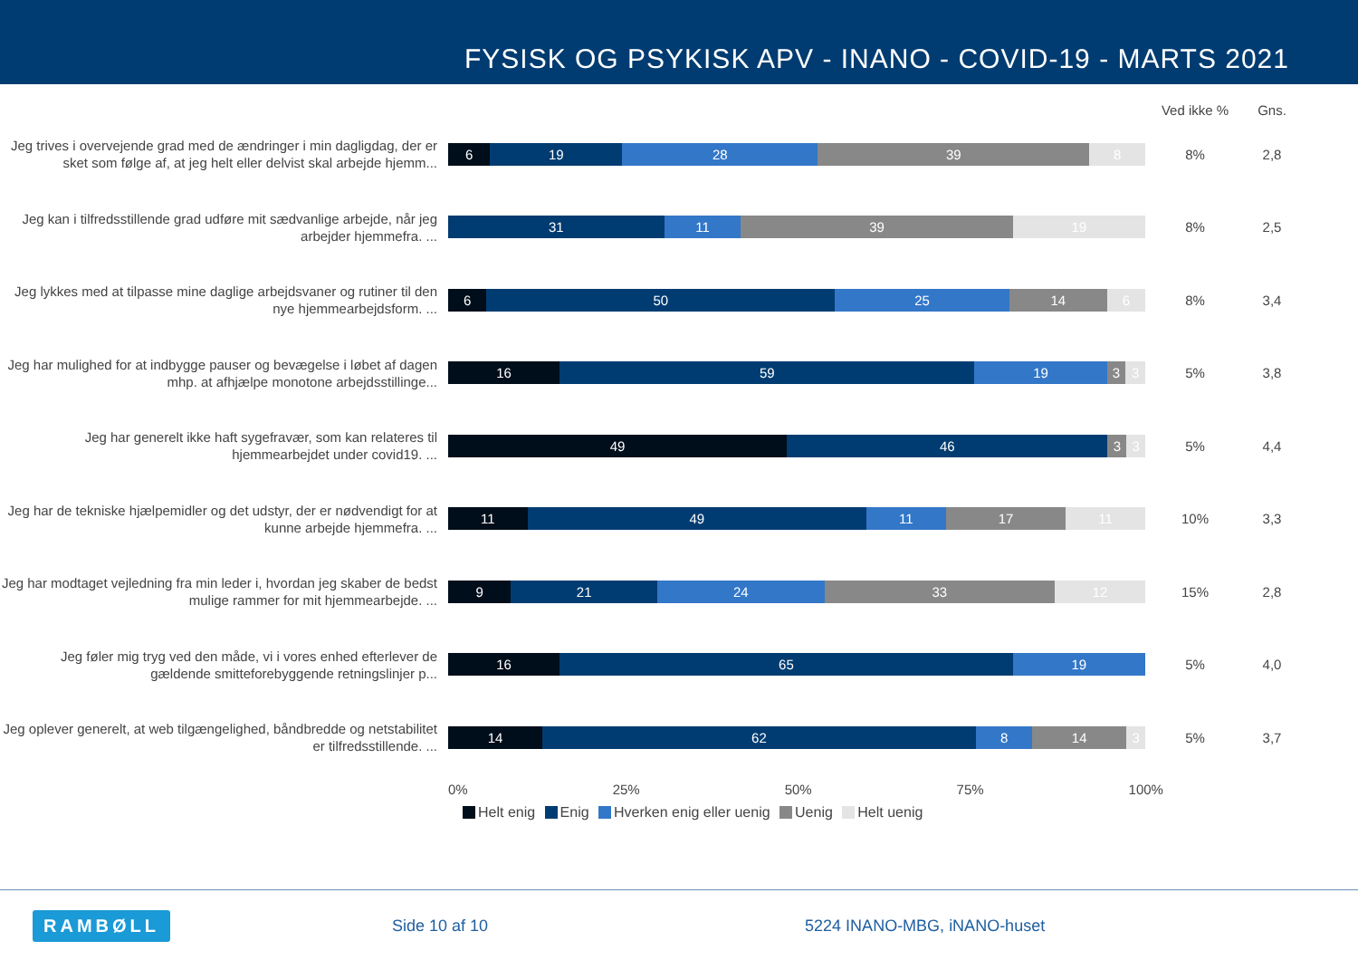FYSISK OG PSYKISK APV - INANO - COVID-19 - MARTS 2021
Ved ikke % Gns.
Jeg trives i overvejende grad med de ændringer i min dagligdag, der er sket som følge af, at jeg helt eller delvist skal arbejde hjemm...
6 19 28 39 8
8% 2,8
Jeg kan i tilfredsstillende grad udføre mit sædvanlige arbejde, når jeg arbejder hjemmefra. ...
31 11 39 19
8% 2,5
Jeg lykkes med at tilpasse mine daglige arbejdsvaner og rutiner til den nye hjemmearbejdsform. ...
6 50 25 14 6
8% 3,4
Jeg har mulighed for at indbygge pauser og bevægelse i løbet af dagen mhp. at afhjælpe monotone arbejdsstillinge...
16 59 19 3 3
5% 3,8
Jeg har generelt ikke haft sygefravær, som kan relateres til hjemmearbejdet under covid19. ...
49 46 3 3
5% 4,4
Jeg har de tekniske hjælpemidler og det udstyr, der er nødvendigt for at kunne arbejde hjemmefra. ...
11 49 11 17 11
10% 3,3
Jeg har modtaget vejledning fra min leder i, hvordan jeg skaber de bedst mulige rammer for mit hjemmearbejde. ...
9 21 24 33 12
15% 2,8
Jeg føler mig tryg ved den måde, vi i vores enhed efterlever de gældende smitteforebyggende retningslinjer p...
16 65 19
5% 4,0
Jeg oplever generelt, at web tilgængelighed, båndbredde og netstabilitet er tilfredsstillende. ...
14 62 8 14 3
5% 3,7
0% 25% 50% 75% 100%
Helt enig Enig Hverken enig eller uenig Uenig Helt uenig
RAMBØLL
Side 10 af 10 5224 INANO-MBG, iNANO-huset